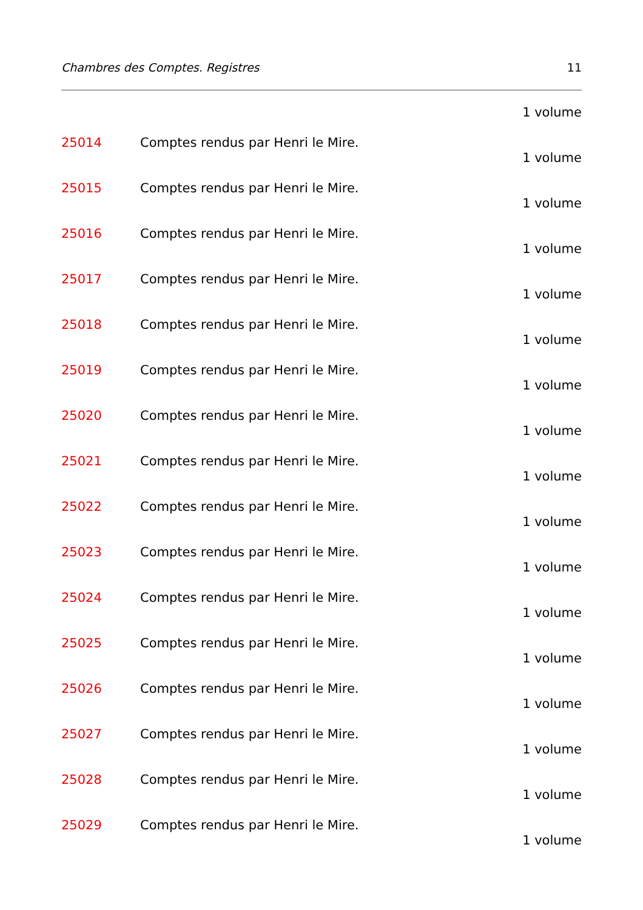Chambres des Comptes. Registres 11
1 volume
25014 Comptes rendus par Henri le Mire.
1 volume
25015 Comptes rendus par Henri le Mire.
1 volume
25016 Comptes rendus par Henri le Mire.
1 volume
25017 Comptes rendus par Henri le Mire.
1 volume
25018 Comptes rendus par Henri le Mire.
1 volume
25019 Comptes rendus par Henri le Mire.
1 volume
25020 Comptes rendus par Henri le Mire.
1 volume
25021 Comptes rendus par Henri le Mire.
1 volume
25022 Comptes rendus par Henri le Mire.
1 volume
25023 Comptes rendus par Henri le Mire.
1 volume
25024 Comptes rendus par Henri le Mire.
1 volume
25025 Comptes rendus par Henri le Mire.
1 volume
25026 Comptes rendus par Henri le Mire.
1 volume
25027 Comptes rendus par Henri le Mire.
1 volume
25028 Comptes rendus par Henri le Mire.
1 volume
25029 Comptes rendus par Henri le Mire.
1 volume